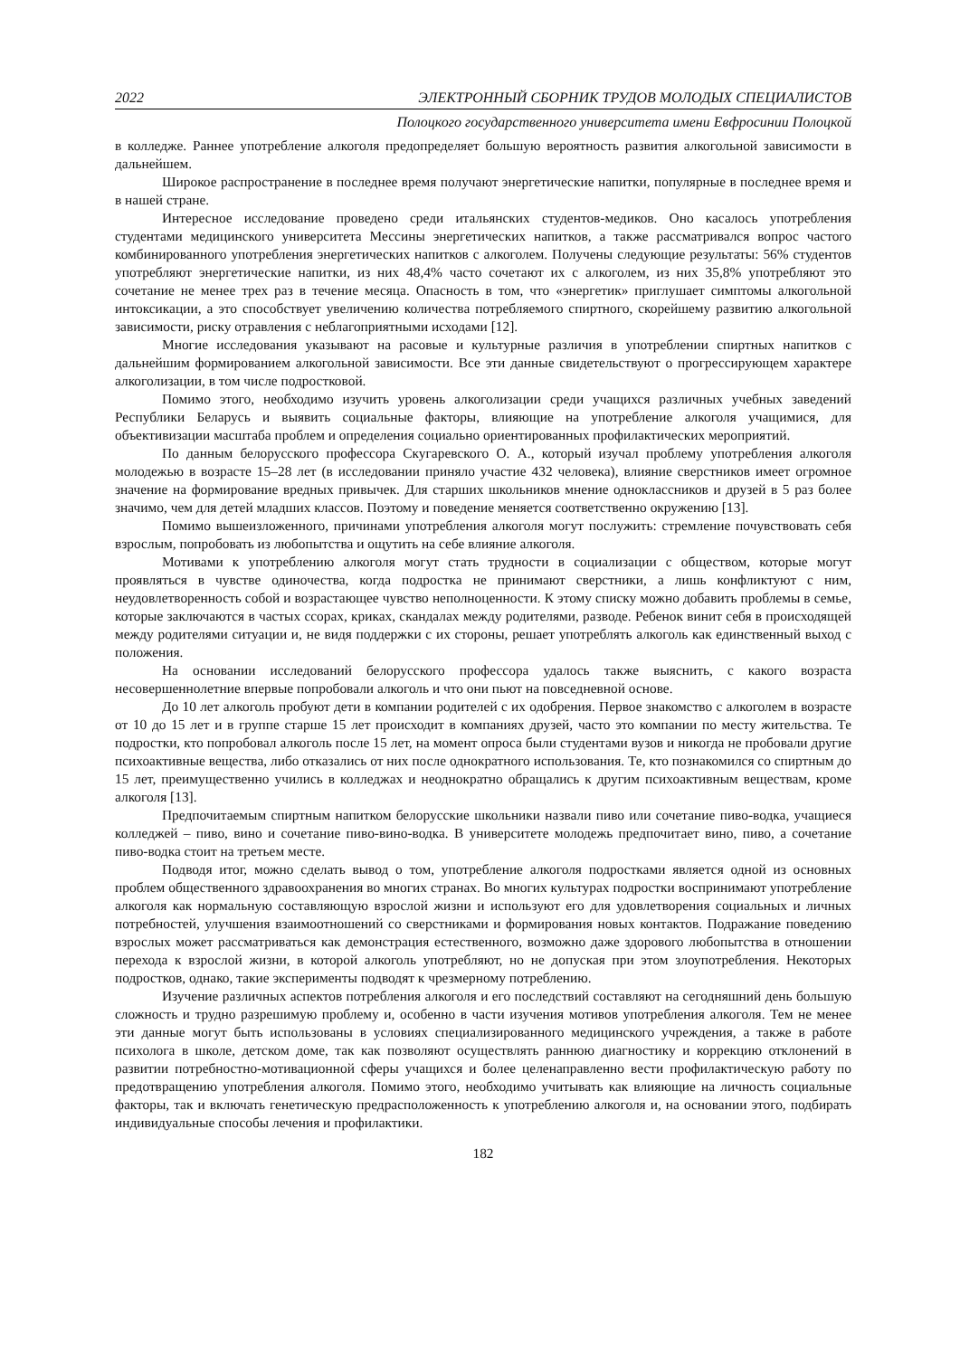2022 ЭЛЕКТРОННЫЙ СБОРНИК ТРУДОВ МОЛОДЫХ СПЕЦИАЛИСТОВ
Полоцкого государственного университета имени Евфросинии Полоцкой
в колледже. Раннее употребление алкоголя предопределяет большую вероятность развития алкогольной зависимости в дальнейшем.
Широкое распространение в последнее время получают энергетические напитки, популярные в последнее время и в нашей стране.
Интересное исследование проведено среди итальянских студентов-медиков. Оно касалось употребления студентами медицинского университета Мессины энергетических напитков, а также рассматривался вопрос частого комбинированного употребления энергетических напитков с алкоголем. Получены следующие результаты: 56% студентов употребляют энергетические напитки, из них 48,4% часто сочетают их с алкоголем, из них 35,8% употребляют это сочетание не менее трех раз в течение месяца. Опасность в том, что «энергетик» приглушает симптомы алкогольной интоксикации, а это способствует увеличению количества потребляемого спиртного, скорейшему развитию алкогольной зависимости, риску отравления с неблагоприятными исходами [12].
Многие исследования указывают на расовые и культурные различия в употреблении спиртных напитков с дальнейшим формированием алкогольной зависимости. Все эти данные свидетельствуют о прогрессирующем характере алкоголизации, в том числе подростковой.
Помимо этого, необходимо изучить уровень алкоголизации среди учащихся различных учебных заведений Республики Беларусь и выявить социальные факторы, влияющие на употребление алкоголя учащимися, для объективизации масштаба проблем и определения социально ориентированных профилактических мероприятий.
По данным белорусского профессора Скугаревского О. А., который изучал проблему употребления алкоголя молодежью в возрасте 15–28 лет (в исследовании приняло участие 432 человека), влияние сверстников имеет огромное значение на формирование вредных привычек. Для старших школьников мнение одноклассников и друзей в 5 раз более значимо, чем для детей младших классов. Поэтому и поведение меняется соответственно окружению [13].
Помимо вышеизложенного, причинами употребления алкоголя могут послужить: стремление почувствовать себя взрослым, попробовать из любопытства и ощутить на себе влияние алкоголя.
Мотивами к употреблению алкоголя могут стать трудности в социализации с обществом, которые могут проявляться в чувстве одиночества, когда подростка не принимают сверстники, а лишь конфликтуют с ним, неудовлетворенность собой и возрастающее чувство неполноценности. К этому списку можно добавить проблемы в семье, которые заключаются в частых ссорах, криках, скандалах между родителями, разводе. Ребенок винит себя в происходящей между родителями ситуации и, не видя поддержки с их стороны, решает употреблять алкоголь как единственный выход с положения.
На основании исследований белорусского профессора удалось также выяснить, с какого возраста несовершеннолетние впервые попробовали алкоголь и что они пьют на повседневной основе.
До 10 лет алкоголь пробуют дети в компании родителей с их одобрения. Первое знакомство с алкоголем в возрасте от 10 до 15 лет и в группе старше 15 лет происходит в компаниях друзей, часто это компании по месту жительства. Те подростки, кто попробовал алкоголь после 15 лет, на момент опроса были студентами вузов и никогда не пробовали другие психоактивные вещества, либо отказались от них после однократного использования. Те, кто познакомился со спиртным до 15 лет, преимущественно учились в колледжах и неоднократно обращались к другим психоактивным веществам, кроме алкоголя [13].
Предпочитаемым спиртным напитком белорусские школьники назвали пиво или сочетание пиво-водка, учащиеся колледжей – пиво, вино и сочетание пиво-вино-водка. В университете молодежь предпочитает вино, пиво, а сочетание пиво-водка стоит на третьем месте.
Подводя итог, можно сделать вывод о том, употребление алкоголя подростками является одной из основных проблем общественного здравоохранения во многих странах. Во многих культурах подростки воспринимают употребление алкоголя как нормальную составляющую взрослой жизни и используют его для удовлетворения социальных и личных потребностей, улучшения взаимоотношений со сверстниками и формирования новых контактов. Подражание поведению взрослых может рассматриваться как демонстрация естественного, возможно даже здорового любопытства в отношении перехода к взрослой жизни, в которой алкоголь употребляют, но не допуская при этом злоупотребления. Некоторых подростков, однако, такие эксперименты подводят к чрезмерному потреблению.
Изучение различных аспектов потребления алкоголя и его последствий составляют на сегодняшний день большую сложность и трудно разрешимую проблему и, особенно в части изучения мотивов употребления алкоголя. Тем не менее эти данные могут быть использованы в условиях специализированного медицинского учреждения, а также в работе психолога в школе, детском доме, так как позволяют осуществлять раннюю диагностику и коррекцию отклонений в развитии потребностно-мотивационной сферы учащихся и более целенаправленно вести профилактическую работу по предотвращению употребления алкоголя. Помимо этого, необходимо учитывать как влияющие на личность социальные факторы, так и включать генетическую предрасположенность к употреблению алкоголя и, на основании этого, подбирать индивидуальные способы лечения и профилактики.
182